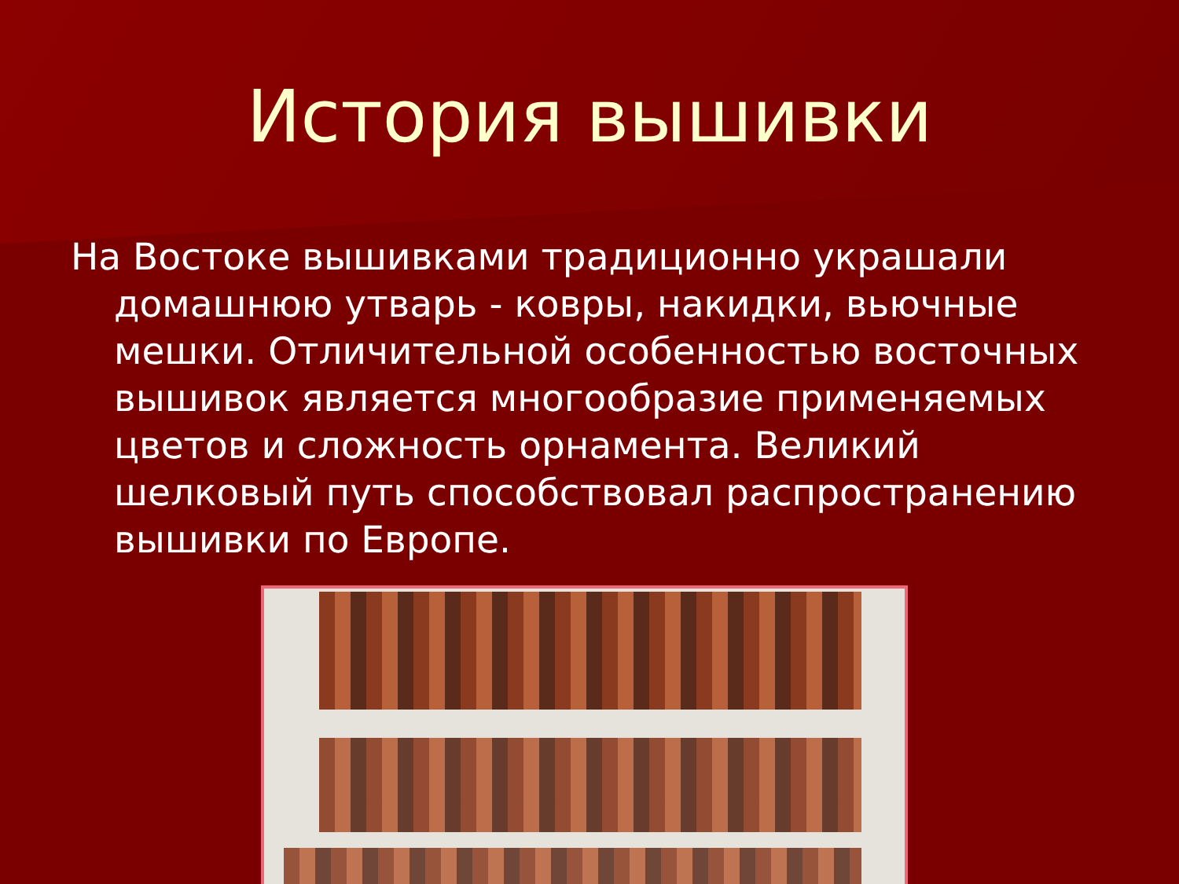История вышивки
На Востоке вышивками традиционно украшали домашнюю утварь - ковры, накидки, вьючные мешки. Отличительной особенностью восточных вышивок является многообразие применяемых цветов и сложность орнамента. Великий шелковый путь способствовал распространению вышивки по Европе.